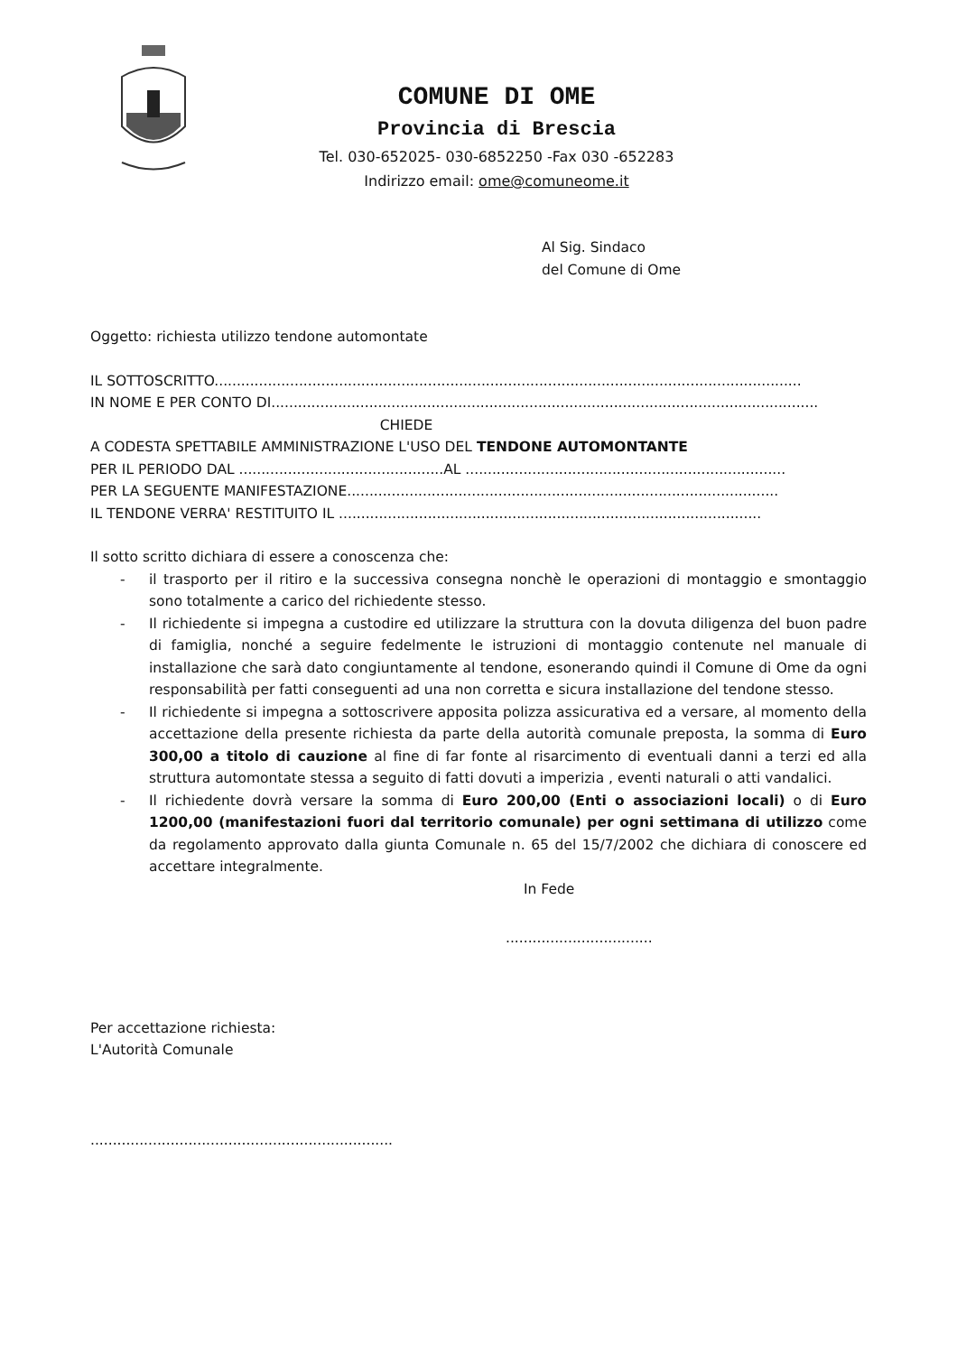COMUNE DI OME
Provincia di Brescia
Tel. 030-652025- 030-6852250 -Fax 030 -652283
Indirizzo email: ome@comuneome.it
Al Sig. Sindaco
del Comune di Ome
Oggetto: richiesta utilizzo tendone automontate
IL SOTTOSCRITTO....................................................................................................................................
IN NOME E PER CONTO DI...........................................................................................................................
CHIEDE
A CODESTA SPETTABILE AMMINISTRAZIONE L'USO DEL TENDONE AUTOMONTANTE
PER IL PERIODO DAL ..............................................AL ........................................................................
PER LA SEGUENTE MANIFESTAZIONE.................................................................................................
IL TENDONE VERRA' RESTITUITO IL ...............................................................................................
Il sotto scritto dichiara di essere a conoscenza che:
- il trasporto per il ritiro e la successiva consegna nonchè le operazioni di montaggio e smontaggio sono totalmente a carico del richiedente stesso.
- Il richiedente si impegna a custodire ed utilizzare la struttura con la dovuta diligenza del buon padre di famiglia, nonché a seguire fedelmente le istruzioni di montaggio contenute nel manuale di installazione che sarà dato congiuntamente al tendone, esonerando quindi il Comune di Ome da ogni responsabilità per fatti conseguenti ad una non corretta e sicura installazione del tendone stesso.
- Il richiedente si impegna a sottoscrivere apposita polizza assicurativa ed a versare, al momento della accettazione della presente richiesta da parte della autorità comunale preposta, la somma di Euro 300,00 a titolo di cauzione al fine di far fonte al risarcimento di eventuali danni a terzi ed alla struttura automontate stessa a seguito di fatti dovuti a imperizia , eventi naturali o atti vandalici.
- Il richiedente dovrà versare la somma di Euro 200,00 (Enti o associazioni locali) o di Euro 1200,00 (manifestazioni fuori dal territorio comunale) per ogni settimana di utilizzo come da regolamento approvato dalla giunta Comunale n. 65 del 15/7/2002 che dichiara di conoscere ed accettare integralmente.
In Fede
.................................
Per accettazione richiesta:
L'Autorità Comunale
....................................................................